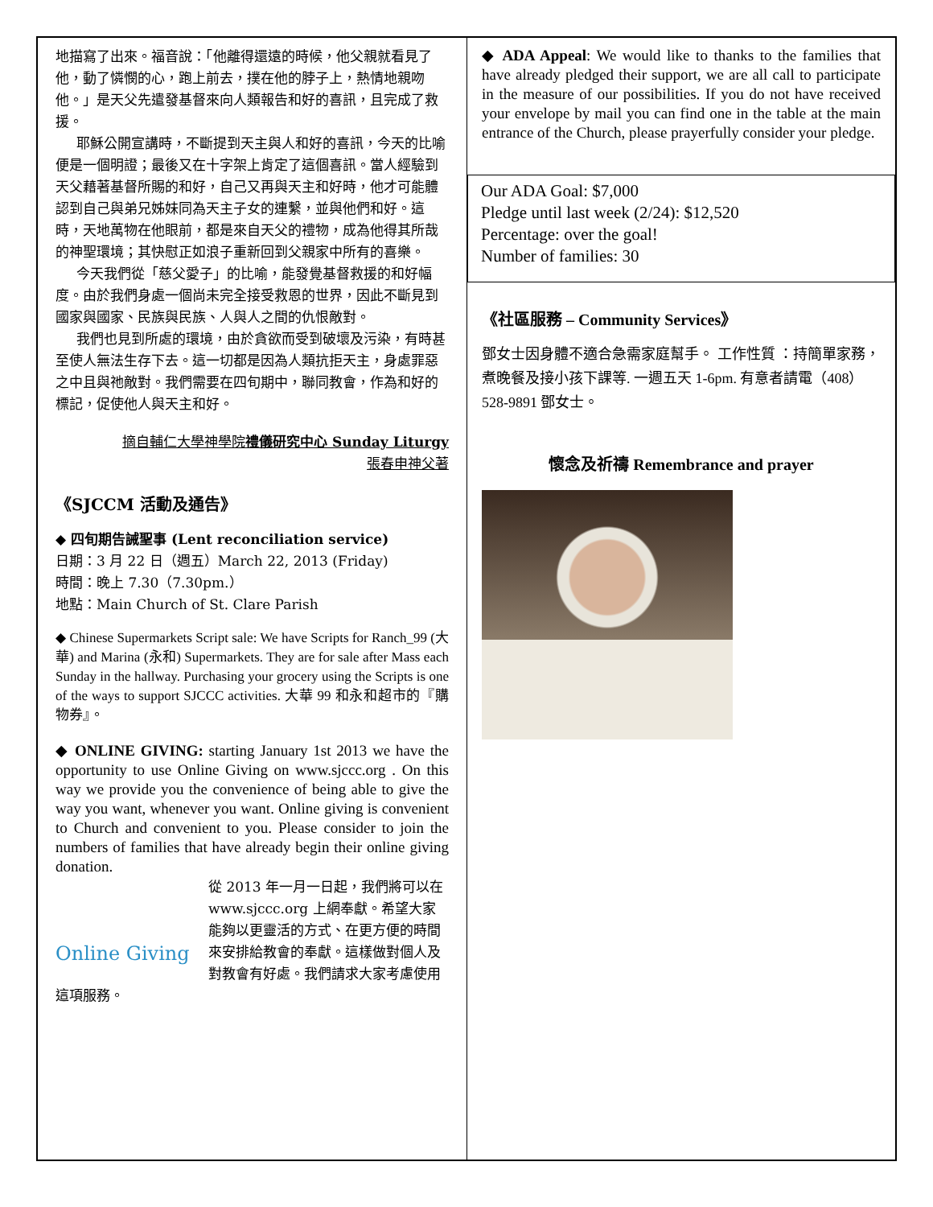地描寫了出來。福音說：「他離得還遠的時候，他父親就看見了他，動了憐憫的心，跑上前去，撲在他的脖子上，熱情地親吻他。」是天父先遣發基督來向人類報告和好的喜訊，且完成了救援。
耶穌公開宣講時，不斷提到天主與人和好的喜訊，今天的比喻便是一個明證；最後又在十字架上肯定了這個喜訊。當人經驗到天父藉著基督所賜的和好，自己又再與天主和好時，他才可能體認到自己與弟兄姊妹同為天主子女的連繫，並與他們和好。這時，天地萬物在他眼前，都是來自天父的禮物，成為他得其所哉的神聖環境；其快慰正如浪子重新回到父親家中所有的喜樂。
今天我們從「慈父愛子」的比喻，能發覺基督救援的和好幅度。由於我們身處一個尚未完全接受救恩的世界，因此不斷見到國家與國家、民族與民族、人與人之間的仇恨敵對。
我們也見到所處的環境，由於貪欲而受到破壞及污染，有時甚至使人無法生存下去。這一切都是因為人類抗拒天主，身處罪惡之中且與祂敵對。我們需要在四旬期中，聯同教會，作為和好的標記，促使他人與天主和好。
摘自輔仁大學神學院禮儀研究中心 Sunday Liturgy
張春申神父著
《SJCCM 活動及通告》
◆ 四旬期告誡聖事 (Lent reconciliation service)
日期：3 月 22 日（週五）March 22, 2013 (Friday)
時間：晚上 7.30（7.30pm.）
地點：Main Church of St. Clare Parish
◆ Chinese Supermarkets Script sale: We have Scripts for Ranch_99 (大華) and Marina (永和) Supermarkets. They are for sale after Mass each Sunday in the hallway. Purchasing your grocery using the Scripts is one of the ways to support SJCCC activities. 大華 99 和永和超市的『購物券』。
◆ ONLINE GIVING: starting January 1st 2013 we have the opportunity to use Online Giving on www.sjccc.org . On this way we provide you the convenience of being able to give the way you want, whenever you want. Online giving is convenient to Church and convenient to you. Please consider to join the numbers of families that have already begin their online giving donation.
Online Giving
從 2013 年一月一日起，我們將可以在 www.sjccc.org 上網奉獻。希望大家能夠以更靈活的方式、在更方便的時間來安排給教會的奉獻。這樣做對個人及對教會有好處。我們請求大家考慮使用這項服務。
◆ ADA Appeal: We would like to thanks to the families that have already pledged their support, we are all call to participate in the measure of our possibilities. If you do not have received your envelope by mail you can find one in the table at the main entrance of the Church, please prayerfully consider your pledge.
Our ADA Goal: $7,000
Pledge until last week (2/24): $12,520
Percentage: over the goal!
Number of families: 30
《社區服務 – Community Services》
鄧女士因身體不適合急需家庭幫手。 工作性質 ：持簡單家務， 煮晚餐及接小孩下課等. 一週五天 1-6pm. 有意者請電（408）528-9891 鄧女士。
懷念及祈禱 Remembrance and prayer